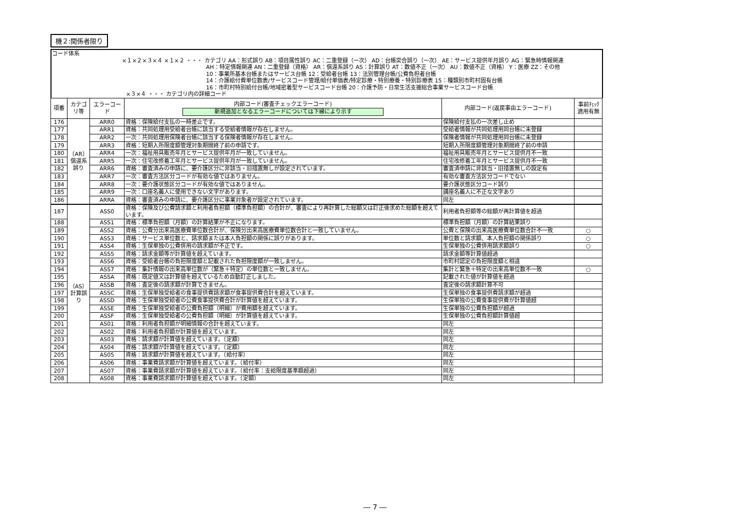機２:関係者限り
コード体系
×１×２×３×４ ×１×２ ・・・ カテゴリ AA：形式誤り AB：項目属性誤り AC：二重登録（一次） AD：台帳突合誤り（一次） AE：サービス提供年月誤り AG：緊急時情報関連
AH：特定情報関連 AN：二重登録（資格） AR：償還系誤り AS：計算誤り AT：数値不正（一次） AU：数値不正（資格） Y：医療 ZZ：その他
10：事業所基本台帳またはサービス台帳 12：受給者台帳 13：法別管理台帳/公費負担者台帳
14：介護給付費単位数表/サービスコード管理/給付単価表/特定診療・特別療養・特別診療表 15：種類別市町村固有台帳
16：市町村特別給付台帳/地域密着型サービスコード台帳 20：介護予防・日常生活支援総合事業サービスコード台帳
×３×４ ・・・ カテゴリ内の詳細コード
| 項番 | カテゴリ等 | エラーコード | 内部コード(審査チェックエラーコード) 新規追加となるエラーコードについては下線により示す | 内部コード(返戻事由エラーコード) | 事前ﾁｪｯｸ 適用有無 |
| --- | --- | --- | --- | --- | --- |
| 176 | （AR）償還系誤り | ARR0 | 資格：保険給付支払の一時差止です。 | 保険給付支払の一次差し止め | |
| 177 | | ARR1 | 資格：共同処理用受給者台帳に該当する受給者情報が存在しません。 | 受給者情報が共同処理用同台帳に未登録 | |
| 178 | | ARR2 | 一次：共同処理用保険者台帳に該当する保険者情報が存在しません。 | 保険者情報が共同処理用同台帳に未登録 | |
| 179 | | ARR3 | 資格：短期入所限度額管理対象期間終了前の申請です。 | 短期入所限度額管理対象期間終了前の申請 | |
| 180 | | ARR4 | 一次：福祉用具販売年月とサービス提供年月が一致していません。 | 福祉用具販売年月とサービス提供月不一致 | |
| 181 | | ARR5 | 一次：住宅改修着工年月とサービス提供年月が一致していません。 | 住宅改修着工年月とサービス提供月不一致 | |
| 182 | | ARR6 | 資格：審査済みの申請に、要介護区分に非該当・旧措置無しが設定されています。 | 審査済申請に非該当・旧措置無しの設定有 | |
| 183 | | ARR7 | 一次：審査方法区分コードが有効な値ではありません。 | 有効な審査方法区分コードでない | |
| 184 | | ARR8 | 一次：要介護状態区分コードが有効な値ではありません。 | 要介護状態区分コード誤り | |
| 185 | | ARR9 | 一次：口座名義人に使用できない文字があります。 | 講座名義人に不正な文字あり | |
| 186 | | ARRA | 資格：審査済みの申請に、要介護区分に事業対象者が設定されています。 | 同左 | |
| 187 | （AS）計算誤り | ASS0 | 資格：保険及び公費請求額と利用者負担額（標準負担額）の合計が、審査により再計算した総額又は訂正後求めた総額を超えています。 | 利用者負担額等の総額が再計算値を超過 | |
| 188 | | ASS1 | 資格：標準負担額（月額）の計算結果が不正になります。 | 標準負担額（月額）の計算結果誤り | |
| 189 | | ASS2 | 資格：公費分出来高医療費単位数合計が、保険分出来高医療費単位数合計と一致していません。 | 公費と保険の出来高医療費単位数合計不一致 | ○ |
| 190 | | ASS3 | 資格：サービス単位数と、請求額または本人負担額の関係に誤りがあります。 | 単位数と請求額、本人負担額の関係誤り | ○ |
| 191 | | ASS4 | 資格：生保単独の公費併用の請求額が不正です。 | 生保単独の公費併用請求額誤り | ○ |
| 192 | | ASS5 | 資格：請求金額等が計算値を超えています。 | 請求金額等計算値超過 | |
| 193 | | ASS6 | 資格：受給者台帳の負担限度額と記載された負担限度額が一致しません。 | 市町村認定の負担限度額と相違 | |
| 194 | | ASS7 | 資格：集計情報の出来高単位数が（緊急＋特定）の単位数と一致しません。 | 集計と緊急＋特定の出来高単位数不一致 | ○ |
| 195 | | ASSA | 資格：既定値又は計算値を超えているため自動訂正しました。 | 記載された値が計算値を超過 | |
| 196 | | ASSB | 資格：査定後の請求額が計算できません。 | 査定後の請求額計算不可 | |
| 197 | | ASSC | 資格：生保単独受給者の食事提供費請求額が食事提供費合計を超えています。 | 生保単独の食事提供費請求額が超過 | |
| 198 | | ASSD | 資格：生保単独受給者の公費食事提供費合計が計算値を超えています。 | 生保単独の公費食事提供費が計算値超 | |
| 199 | | ASSE | 資格：生保単独受給者の公費負担額（明細）が費用額を超えています。 | 生保単独の公費負担額が超過 | |
| 200 | | ASSF | 資格：生保単独受給者の公費負担額（明細）が計算値を超えています。 | 生保単独の公費負担額計算値超 | |
| 201 | | AS01 | 資格：利用者負担額が明細情報の合計を超えています。 | 同左 | |
| 202 | | AS02 | 資格：利用者負担額が計算値を超えています。 | 同左 | |
| 203 | | AS03 | 資格：請求額が計算値を超えています。（定額） | 同左 | |
| 204 | | AS04 | 資格：請求額が計算値を超えています。（定額） | 同左 | |
| 205 | | AS05 | 資格：請求額が計算値を超えています。（給付率） | 同左 | |
| 206 | | AS06 | 資格：事業費請求額が計算値を超えています。（給付率） | 同左 | |
| 207 | | AS07 | 資格：事業費請求額が計算値を超えています。（給付率：支給限度基準額超過） | 同左 | |
| 208 | | AS08 | 資格：事業費請求額が計算値を超えています。（定額） | 同左 | |
― 7 ―